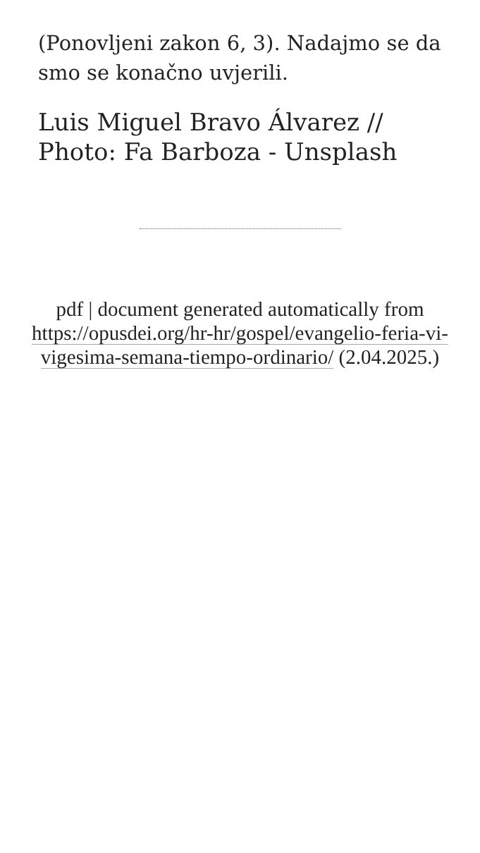(Ponovljeni zakon 6, 3). Nadajmo se da smo se konačno uvjerili.
Luis Miguel Bravo Álvarez // Photo: Fa Barboza - Unsplash
pdf | document generated automatically from https://opusdei.org/hr-hr/gospel/evangelio-feria-vi-vigesima-semana-tiempo-ordinario/ (2.04.2025.)